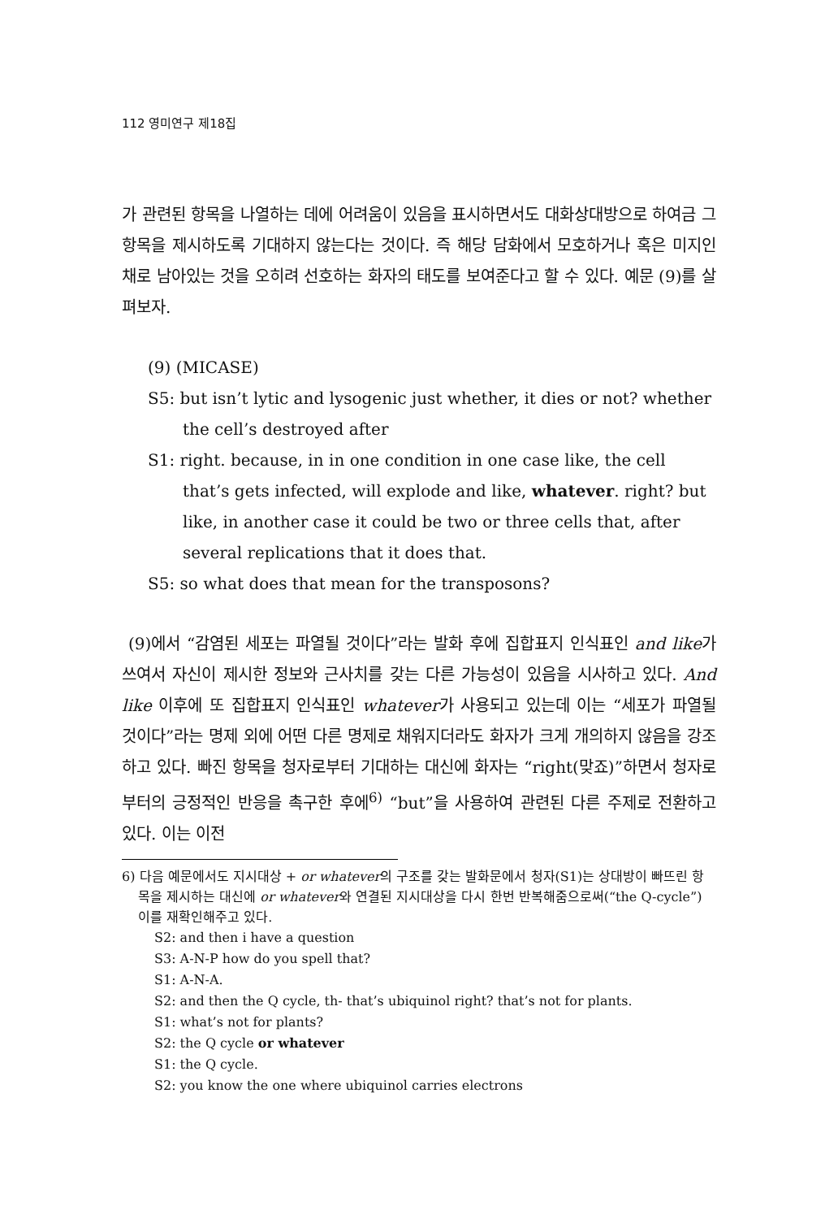112 영미연구 제18집
가 관련된 항목을 나열하는 데에 어려움이 있음을 표시하면서도 대화상대방으로 하여금 그 항목을 제시하도록 기대하지 않는다는 것이다. 즉 해당 담화에서 모호하거나 혹은 미지인 채로 남아있는 것을 오히려 선호하는 화자의 태도를 보여준다고 할 수 있다. 예문 (9)를 살펴보자.
(9) (MICASE)
S5: but isn’t lytic and lysogenic just whether, it dies or not? whether the cell’s destroyed after
S1: right. because, in in one condition in one case like, the cell that’s gets infected, will explode and like, whatever. right? but like, in another case it could be two or three cells that, after several replications that it does that.
S5: so what does that mean for the transposons?
(9)에서 “감염된 세포는 파열될 것이다”라는 발화 후에 집합표지 인식표인 and like가 쓰여서 자신이 제시한 정보와 근사치를 갖는 다른 가능성이 있음을 시사하고 있다. And like 이후에 또 집합표지 인식표인 whatever가 사용되고 있는데 이는 “세포가 파열될 것이다”라는 명제 외에 어떤 다른 명제로 채워지더라도 화자가 크게 개의하지 않음을 강조하고 있다. 빠진 항목을 청자로부터 기대하는 대신에 화자는 “right(맞죠)”하면서 청자로부터의 긍정적인 반응을 촉구한 후에<sup>6)</sup> “but”을 사용하여 관련된 다른 주제로 전환하고 있다. 이는 이전
6) 다음 예문에서도 지시대상 + or whatever의 구조를 갖는 발화문에서 청자(S1)는 상대방이 빠뜨린 항목을 제시하는 대신에 or whatever와 연결된 지시대상을 다시 한번 반복해줌으로써(“the Q-cycle”) 이를 재확인해주고 있다.
S2: and then i have a question
S3: A-N-P how do you spell that?
S1: A-N-A.
S2: and then the Q cycle, th- that’s ubiquinol right? that’s not for plants.
S1: what’s not for plants?
S2: the Q cycle or whatever
S1: the Q cycle.
S2: you know the one where ubiquinol carries electrons